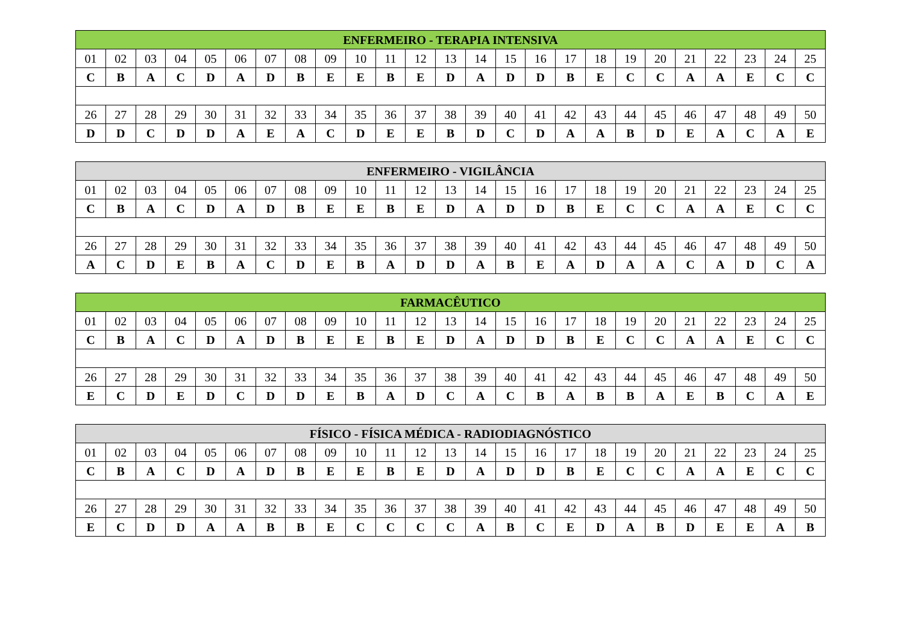| ENFERMEIRO - TERAPIA INTENSIVA | | | | | | | | | | | | | | | | | | | | | | | | |
| --- | --- | --- | --- | --- | --- | --- | --- | --- | --- | --- | --- | --- | --- | --- | --- | --- | --- | --- | --- | --- | --- | --- | --- | --- |
| 01 | 02 | 03 | 04 | 05 | 06 | 07 | 08 | 09 | 10 | 11 | 12 | 13 | 14 | 15 | 16 | 17 | 18 | 19 | 20 | 21 | 22 | 23 | 24 | 25 |
| C | B | A | C | D | A | D | B | E | E | B | E | D | A | D | D | B | E | C | C | A | A | E | C | C |
| 26 | 27 | 28 | 29 | 30 | 31 | 32 | 33 | 34 | 35 | 36 | 37 | 38 | 39 | 40 | 41 | 42 | 43 | 44 | 45 | 46 | 47 | 48 | 49 | 50 |
| D | D | C | D | D | A | E | A | C | D | E | E | B | D | C | D | A | A | B | D | E | A | C | A | E |
| ENFERMEIRO - VIGILÂNCIA | | | | | | | | | | | | | | | | | | | | | | | | |
| --- | --- | --- | --- | --- | --- | --- | --- | --- | --- | --- | --- | --- | --- | --- | --- | --- | --- | --- | --- | --- | --- | --- | --- | --- |
| 01 | 02 | 03 | 04 | 05 | 06 | 07 | 08 | 09 | 10 | 11 | 12 | 13 | 14 | 15 | 16 | 17 | 18 | 19 | 20 | 21 | 22 | 23 | 24 | 25 |
| C | B | A | C | D | A | D | B | E | E | B | E | D | A | D | D | B | E | C | C | A | A | E | C | C |
| 26 | 27 | 28 | 29 | 30 | 31 | 32 | 33 | 34 | 35 | 36 | 37 | 38 | 39 | 40 | 41 | 42 | 43 | 44 | 45 | 46 | 47 | 48 | 49 | 50 |
| A | C | D | E | B | A | C | D | E | B | A | D | D | A | B | E | A | D | A | A | C | A | D | C | A |
| FARMACÊUTICO | | | | | | | | | | | | | | | | | | | | | | | | |
| --- | --- | --- | --- | --- | --- | --- | --- | --- | --- | --- | --- | --- | --- | --- | --- | --- | --- | --- | --- | --- | --- | --- | --- | --- |
| 01 | 02 | 03 | 04 | 05 | 06 | 07 | 08 | 09 | 10 | 11 | 12 | 13 | 14 | 15 | 16 | 17 | 18 | 19 | 20 | 21 | 22 | 23 | 24 | 25 |
| C | B | A | C | D | A | D | B | E | E | B | E | D | A | D | D | B | E | C | C | A | A | E | C | C |
| 26 | 27 | 28 | 29 | 30 | 31 | 32 | 33 | 34 | 35 | 36 | 37 | 38 | 39 | 40 | 41 | 42 | 43 | 44 | 45 | 46 | 47 | 48 | 49 | 50 |
| E | C | D | E | D | C | D | D | E | B | A | D | C | A | C | B | A | B | B | A | E | B | C | A | E |
| FÍSICO - FÍSICA MÉDICA - RADIODIAGNÓSTICO | | | | | | | | | | | | | | | | | | | | | | | | |
| --- | --- | --- | --- | --- | --- | --- | --- | --- | --- | --- | --- | --- | --- | --- | --- | --- | --- | --- | --- | --- | --- | --- | --- | --- |
| 01 | 02 | 03 | 04 | 05 | 06 | 07 | 08 | 09 | 10 | 11 | 12 | 13 | 14 | 15 | 16 | 17 | 18 | 19 | 20 | 21 | 22 | 23 | 24 | 25 |
| C | B | A | C | D | A | D | B | E | E | B | E | D | A | D | D | B | E | C | C | A | A | E | C | C |
| 26 | 27 | 28 | 29 | 30 | 31 | 32 | 33 | 34 | 35 | 36 | 37 | 38 | 39 | 40 | 41 | 42 | 43 | 44 | 45 | 46 | 47 | 48 | 49 | 50 |
| E | C | D | D | A | A | B | B | E | C | C | C | C | A | B | C | E | D | A | B | D | E | E | A | B |